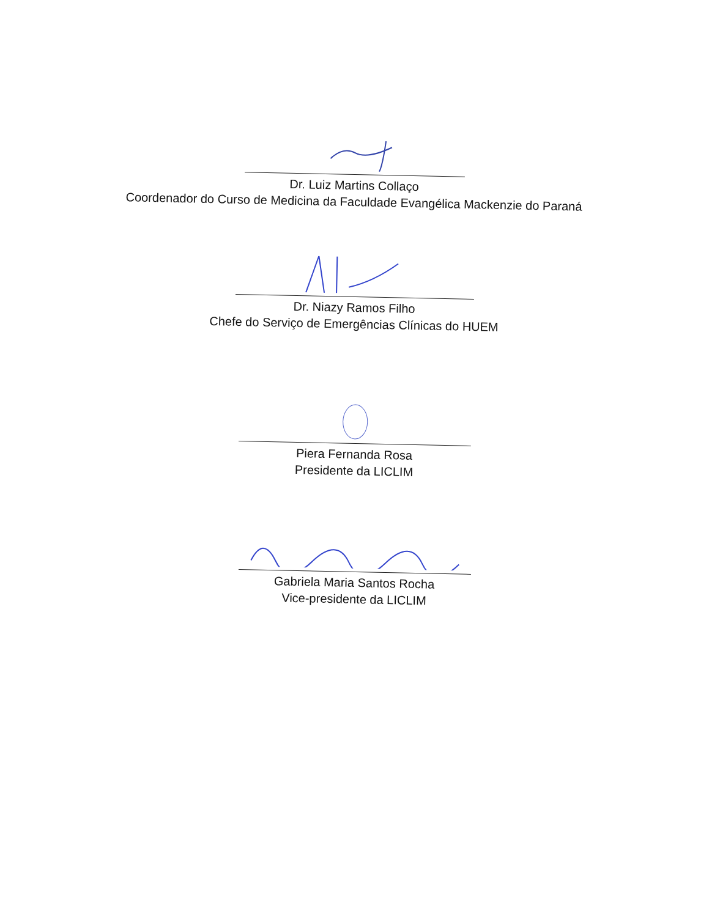Dr. Luiz Martins Collaço
Coordenador do Curso de Medicina da Faculdade Evangélica Mackenzie do Paraná
Dr. Niazy Ramos Filho
Chefe do Serviço de Emergências Clínicas do HUEM
Piera Fernanda Rosa
Presidente da LICLIM
Gabriela Maria Santos Rocha
Vice-presidente da LICLIM